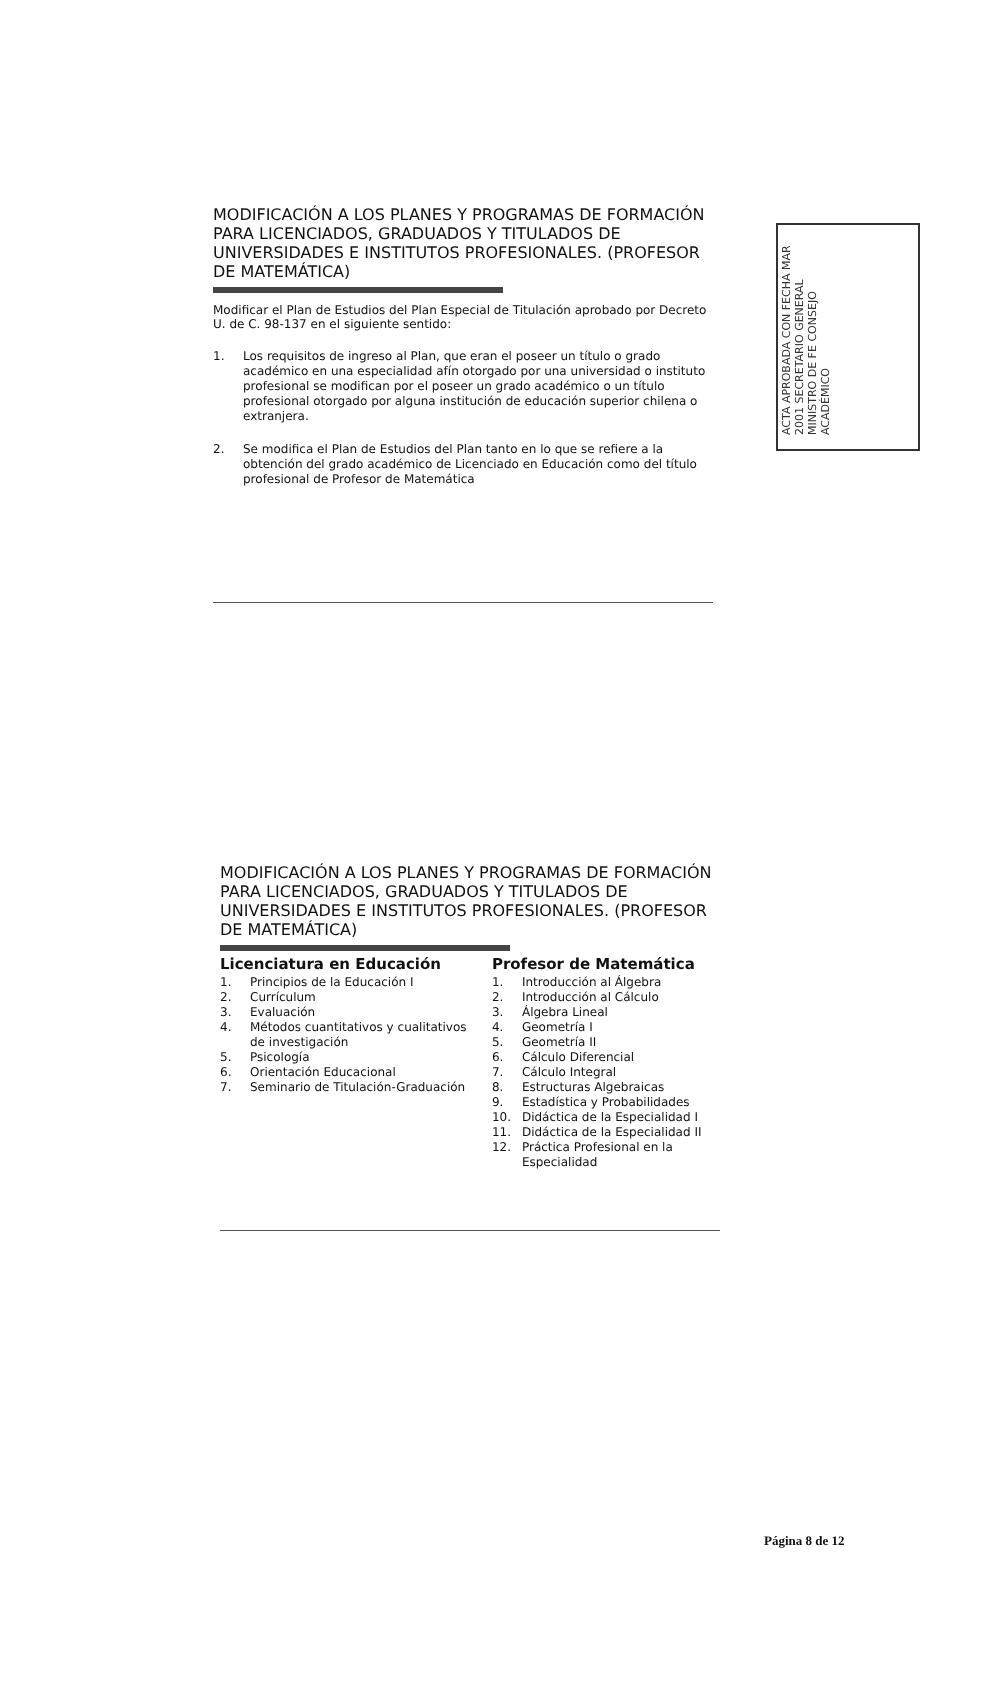ACTA APROBADA CON FECHA MAR 2001 SECRETARIO GENERAL MINISTRO DE FE CONSEJO ACADÉMICO
MODIFICACIÓN A LOS PLANES Y PROGRAMAS DE FORMACIÓN PARA LICENCIADOS, GRADUADOS Y TITULADOS DE UNIVERSIDADES E INSTITUTOS PROFESIONALES. (PROFESOR DE MATEMÁTICA)
Modificar el Plan de Estudios del Plan Especial de Titulación aprobado por Decreto U. de C. 98-137 en el siguiente sentido:
1. Los requisitos de ingreso al Plan, que eran el poseer un título o grado académico en una especialidad afín otorgado por una universidad o instituto profesional se modifican por el poseer un grado académico o un título profesional otorgado por alguna institución de educación superior chilena o extranjera.
2. Se modifica el Plan de Estudios del Plan tanto en lo que se refiere a la obtención del grado académico de Licenciado en Educación como del título profesional de Profesor de Matemática
MODIFICACIÓN A LOS PLANES Y PROGRAMAS DE FORMACIÓN PARA LICENCIADOS, GRADUADOS Y TITULADOS DE UNIVERSIDADES E INSTITUTOS PROFESIONALES. (PROFESOR DE MATEMÁTICA)
Licenciatura en Educación
1. Principios de la Educación I
2. Currículum
3. Evaluación
4. Métodos cuantitativos y cualitativos de investigación
5. Psicología
6. Orientación Educacional
7. Seminario de Titulación-Graduación
Profesor de Matemática
1. Introducción al Álgebra
2. Introducción al Cálculo
3. Álgebra Lineal
4. Geometría I
5. Geometría II
6. Cálculo Diferencial
7. Cálculo Integral
8. Estructuras Algebraicas
9. Estadística y Probabilidades
10. Didáctica de la Especialidad I
11. Didáctica de la Especialidad II
12. Práctica Profesional en la Especialidad
Página 8 de 12